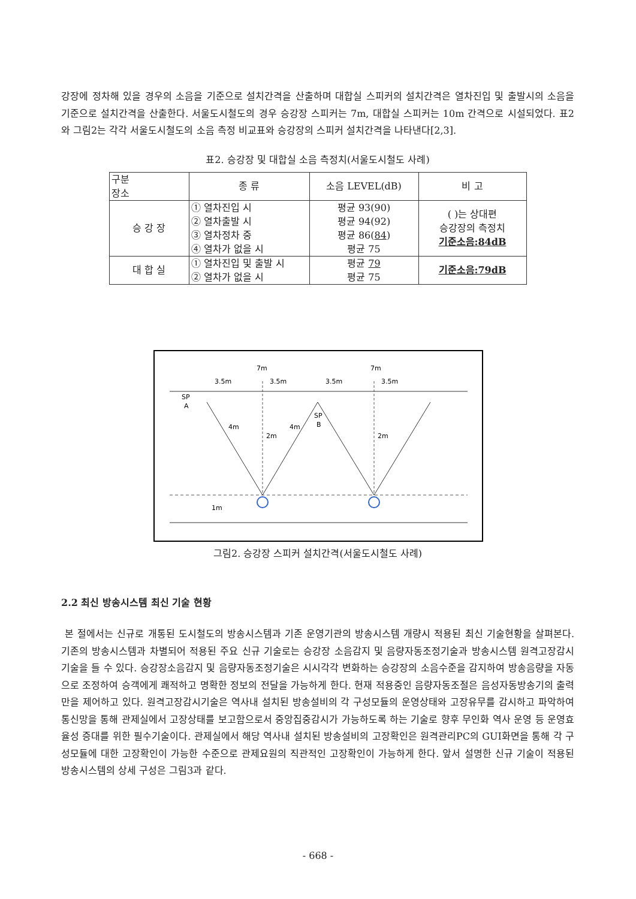강장에 정차해 있을 경우의 소음을 기준으로 설치간격을 산출하며 대합실 스피커의 설치간격은 열차진입 및 출발시의 소음을 기준으로 설치간격을 산출한다. 서울도시철도의 경우 승강장 스피커는 7m, 대합실 스피커는 10m 간격으로 시설되었다. 표2와 그림2는 각각 서울도시철도의 소음 측정 비교표와 승강장의 스피커 설치간격을 나타낸다[2,3].
표2. 승강장 및 대합실 소음 측정치(서울도시철도 사례)
| 구분 장소 | 종 류 | 소음 LEVEL(dB) | 비 고 |
| --- | --- | --- | --- |
| 승 강 장 | ① 열차진입 시 ② 열차출발 시 ③ 열차정차 중 ④ 열차가 없을 시 | 평균 93(90) 평균 94(92) 평균 86( 84 ) 평균 75 | ( )는 상대편 승강장의 측정치 기준소음:84dB |
| 대 합 실 | ① 열차진입 및 출발 시 ② 열차가 없을 시 | 평균 79 평균 75 | 기준소음:79dB |
7m
7m
3.5m
3.5m
3.5m
3.5m
SP
A
SP
B
4m
4m
2m
2m
1m
그림2. 승강장 스피커 설치간격(서울도시철도 사례)
2.2 최신 방송시스템 최신 기술 현황
본 절에서는 신규로 개통된 도시철도의 방송시스템과 기존 운영기관의 방송시스템 개량시 적용된 최신 기술현황을 살펴본다. 기존의 방송시스템과 차별되어 적용된 주요 신규 기술로는 승강장 소음감지 및 음량자동조정기술과 방송시스템 원격고장감시기술을 들 수 있다. 승강장소음감지 및 음량자동조정기술은 시시각각 변화하는 승강장의 소음수준을 감지하여 방송음량을 자동으로 조정하여 승객에게 쾌적하고 명확한 정보의 전달을 가능하게 한다. 현재 적용중인 음량자동조절은 음성자동방송기의 출력만을 제어하고 있다. 원격고장감시기술은 역사내 설치된 방송설비의 각 구성모듈의 운영상태와 고장유무를 감시하고 파악하여 통신망을 통해 관제실에서 고장상태를 보고함으로서 중앙집중감시가 가능하도록 하는 기술로 향후 무인화 역사 운영 등 운영효율성 증대를 위한 필수기술이다. 관제실에서 해당 역사내 설치된 방송설비의 고장확인은 원격관리PC의 GUI화면을 통해 각 구성모듈에 대한 고장확인이 가능한 수준으로 관제요원의 직관적인 고장확인이 가능하게 한다. 앞서 설명한 신규 기술이 적용된 방송시스템의 상세 구성은 그림3과 같다.
- 668 -